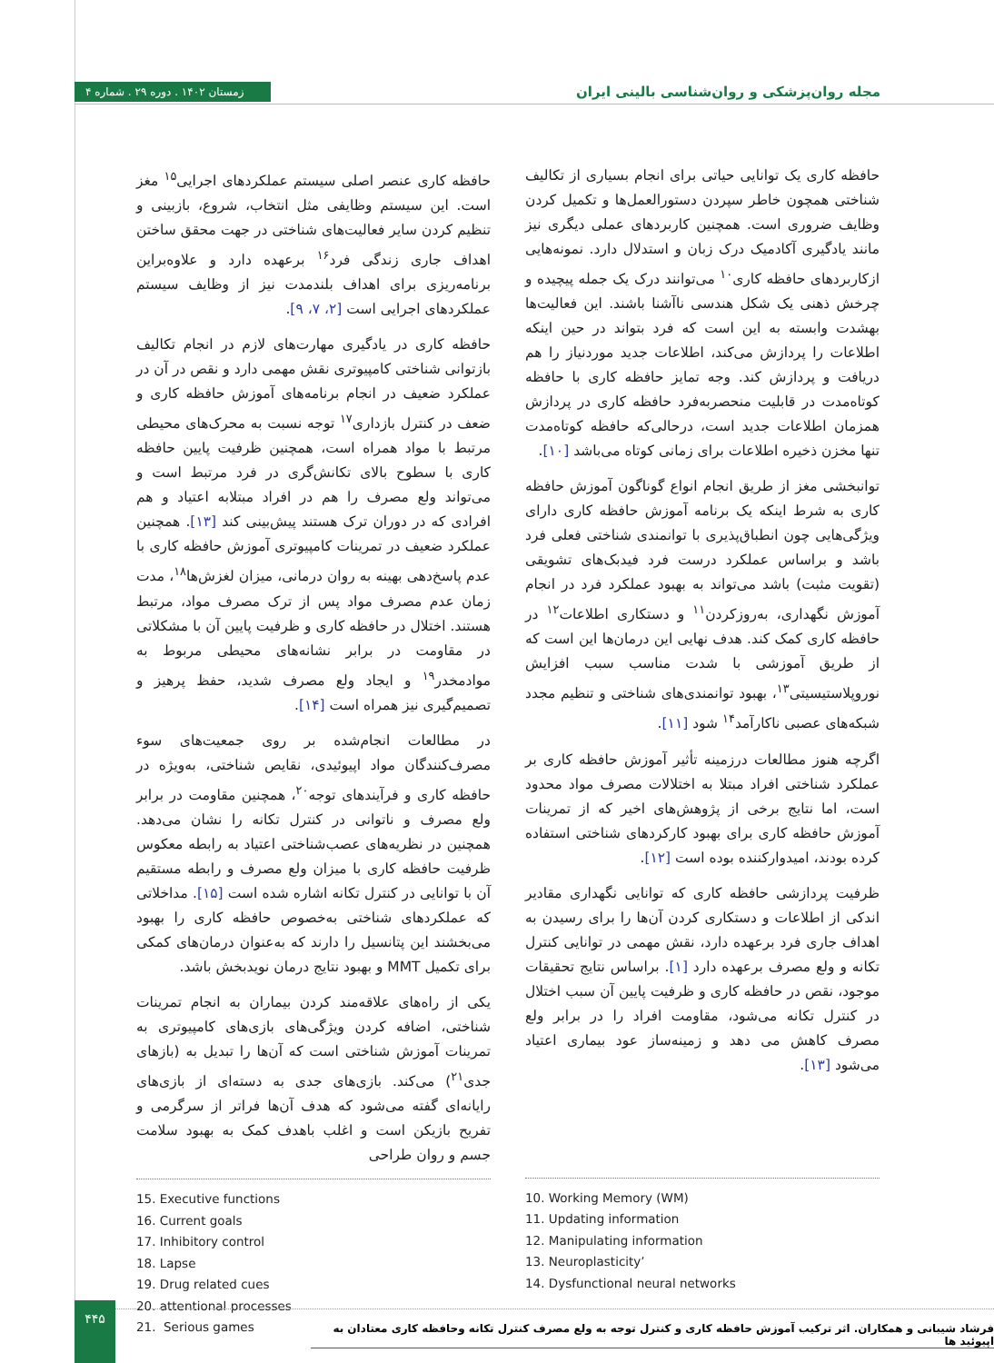زمستان ۱۴۰۲ . دوره ۲۹ . شماره ۴
مجله روان‌پزشکی و روان‌شناسی بالینی ایران
حافظه کاری یک توانایی حیاتی برای انجام بسیاری از تکالیف شناختی همچون خاطر سپردن دستورالعمل‌ها و تکمیل کردن وظایف ضروری است. همچنین کاربردهای عملی دیگری نیز مانند یادگیری آکادمیک درک زبان و استدلال دارد. نمونه‌هایی ازکاربردهای حافظه کاری<sup>۱۰</sup> می‌توانند درک یک جمله پیچیده و چرخش ذهنی یک شکل هندسی ناآشنا باشند. این فعالیت‌ها بهشدت وابسته به این است که فرد بتواند در حین اینکه اطلاعات را پردازش می‌کند، اطلاعات جدید موردنیاز را هم دریافت و پردازش کند. وجه تمایز حافظه کاری با حافظه کوتاه‌مدت در قابلیت منحصربه‌فرد حافظه کاری در پردازش همزمان اطلاعات جدید است، درحالی‌که حافظه کوتاه‌مدت تنها مخزن ذخیره اطلاعات برای زمانی کوتاه می‌باشد [۱۰].
توانبخشی مغز از طریق انجام انواع گوناگون آموزش حافظه کاری به شرط اینکه یک برنامه آموزش حافظه کاری دارای ویژگی‌هایی چون انطباق‌پذیری با توانمندی شناختی فعلی فرد باشد و براساس عملکرد درست فرد فیدبک‌های تشویقی (تقویت مثبت) باشد می‌تواند به بهبود عملکرد فرد در انجام آموزش نگهداری، به‌روزکردن<sup>۱۱</sup> و دستکاری اطلاعات<sup>۱۲</sup> در حافظه کاری کمک کند. هدف نهایی این درمان‌ها این است که از طریق آموزشی با شدت مناسب سبب افزایش نوروپلاستیسیتی<sup>۱۳</sup>، بهبود توانمندی‌های شناختی و تنظیم مجدد شبکه‌های عصبی ناکارآمد<sup>۱۴</sup> شود [۱۱].
اگرچه هنوز مطالعات درزمینه تأثیر آموزش حافظه کاری بر عملکرد شناختی افراد مبتلا به اختلالات مصرف مواد محدود است، اما نتایج برخی از پژوهش‌های اخیر که از تمرینات آموزش حافظه کاری برای بهبود کارکردهای شناختی استفاده کرده بودند، امیدوارکننده بوده است [۱۲].
ظرفیت پردازشی حافظه کاری که توانایی نگهداری مقادیر اندکی از اطلاعات و دستکاری کردن آن‌ها را برای رسیدن به اهداف جاری فرد برعهده دارد، نقش مهمی در توانایی کنترل تکانه و ولع مصرف برعهده دارد [۱]. براساس نتایج تحقیقات موجود، نقص در حافظه کاری و ظرفیت پایین آن سبب اختلال در کنترل تکانه می‌شود، مقاومت افراد را در برابر ولع مصرف کاهش می دهد و زمینه‌ساز عود بیماری اعتیاد می‌شود [۱۳].
10. Working Memory (WM)
11. Updating information
12. Manipulating information
13. Neuroplasticity’
14. Dysfunctional neural networks
حافظه کاری عنصر اصلی سیستم عملکردهای اجرایی<sup>۱۵</sup> مغز است. این سیستم وظایفی مثل انتخاب، شروع، بازبینی و تنظیم کردن سایر فعالیت‌های شناختی در جهت محقق ساختن اهداف جاری زندگی فرد<sup>۱۶</sup> برعهده دارد و علاوه‌براین برنامه‌ریزی برای اهداف بلندمدت نیز از وظایف سیستم عملکردهای اجرایی است [۲، ۷، ۹].
حافظه کاری در یادگیری مهارت‌های لازم در انجام تکالیف بازتوانی شناختی کامپیوتری نقش مهمی دارد و نقص در آن در عملکرد ضعیف در انجام برنامه‌های آموزش حافظه کاری و ضعف در کنترل بازداری<sup>۱۷</sup> توجه نسبت به محرک‌های محیطی مرتبط با مواد همراه است، همچنین ظرفیت پایین حافظه کاری با سطوح بالای تکانش‌گری در فرد مرتبط است و می‌تواند ولع مصرف را هم در افراد مبتلابه اعتیاد و هم افرادی که در دوران ترک هستند پیش‌بینی کند [۱۳]. همچنین عملکرد ضعیف در تمرینات کامپیوتری آموزش حافظه کاری با عدم پاسخ‌دهی بهینه به روان درمانی، میزان لغزش‌ها<sup>۱۸</sup>، مدت زمان عدم مصرف مواد پس از ترک مصرف مواد، مرتبط هستند. اختلال در حافظه کاری و ظرفیت پایین آن با مشکلاتی در مقاومت در برابر نشانه‌های محیطی مربوط به موادمخدر<sup>۱۹</sup> و ایجاد ولع مصرف شدید، حفظ پرهیز و تصمیم‌گیری نیز همراه است [۱۴].
در مطالعات انجام‌شده بر روی جمعیت‌های سوء مصرف‌کنندگان مواد اپیوئیدی، نقایص شناختی، به‌ویژه در حافظه کاری و فرآیندهای توجه<sup>۲۰</sup>، همچنین مقاومت در برابر ولع مصرف و ناتوانی در کنترل تکانه را نشان می‌دهد. همچنین در نظریه‌های عصب‌شناختی اعتیاد به رابطه معکوس ظرفیت حافظه کاری با میزان ولع مصرف و رابطه مستقیم آن با توانایی در کنترل تکانه اشاره شده است [۱۵]. مداخلاتی که عملکردهای شناختی به‌خصوص حافظه کاری را بهبود می‌بخشند این پتانسیل را دارند که به‌عنوان درمان‌های کمکی برای تکمیل MMT و بهبود نتایج درمان نویدبخش باشد.
یکی از راه‌های علاقه‌مند کردن بیماران به انجام تمرینات شناختی، اضافه کردن ویژگی‌های بازی‌های کامپیوتری به تمرینات آموزش شناختی است که آن‌ها را تبدیل به (بازهای جدی<sup>۲۱</sup>) می‌کند. بازی‌های جدی به دسته‌ای از بازی‌های رایانه‌ای گفته می‌شود که هدف آن‌ها فراتر از سرگرمی و تفریح بازیکن است و اغلب باهدف کمک به بهبود سلامت جسم و روان طراحی
15. Executive functions
16. Current goals
17. Inhibitory control
18. Lapse
19. Drug related cues
20. attentional processes
21. Serious games
۴۴۵
فرشاد شیبانی و همکاران. اثر ترکیب آموزش حافظه کاری و کنترل توجه به ولع مصرف کنترل تکانه وحافظه کاری معتادان به اپیوئید ها